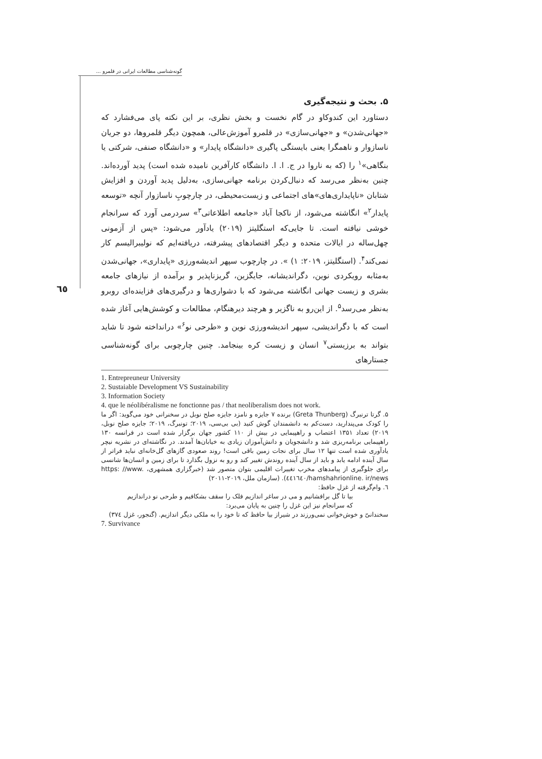گونه‌شناسی مطالعات ایرانی در قلمرو ...
٦٥
۵. بحث و نتیجه‌گیری
دستاورد این کندوکاو در گام نخست و بخش نظری، بر این نکته پای می‌فشارد که «جهانی‌شدن» و «جهانی‌سازی» در قلمرو آموزش‌عالی، همچون دیگر قلمروها، دو جریان ناسازوار و ناهمگرا یعنی بایستگی پاگیری «دانشگاه پایدار» و «دانشگاه صنفی، شرکتی یا بنگاهی»<sup>۱</sup> را (که به ناروا در ج. ا. ا. دانشگاه کارآفرین نامیده شده است) پدید آورده‌اند. چنین به‌نظر می‌رسد که دنبال‌کردن برنامه جهانی‌سازی، به‌دلیل پدید آوردن و افزایش شتابان «ناپایداری‌های»های اجتماعی و زیست‌محیطی، در چارچوبِ ناسازوار آنچه «توسعه پایدار<sup>۲</sup>» انگاشته می‌شود، از ناکجا آباد «جامعه اطلاعاتی<sup>۳</sup>» سردرمی آورد که سرانجام خوشی نیافته است. تا جایی‌که استگلیتز (۲۰۱۹) یادآور می‌شود: «پس از آزمونی چهل‌ساله در ایالات متحده و دیگر اقتصادهای پیشرفته، دریافته‌ایم که نولیبرالیسم کار نمی‌کند<sup>۴</sup>. (استگلیتز، ۲۰۱۹: ۱) ». در چارچوب سپهر اندیشه‌ورزی «پایداری»، جهانی‌شدن به‌مثابه رویکردی نوین، دگراندیشانه، جایگزین، گریزناپذیر و برآمده از نیازهای جامعه بشری و زیست جهانی انگاشته می‌شود که با دشواری‌ها و درگیری‌های فزاینده‌ای روبرو به‌نظر می‌رسد<sup>۵</sup>. از این‌رو به ناگزیر و هرچند دیرهنگام، مطالعات و کوشش‌هایی آغاز شده است که با دگراندیشی، سپهر اندیشه‌ورزی نوین و «طرحی نو<sup>۶</sup>» درانداخته شود تا شاید بتواند به برزیستی<sup>۷</sup> انسان و زیست کره بینجامد. چنین چارچوبی برای گونه‌شناسی جستارهای
1. Entrepreuneur University
2. Sustaiable Development VS Sustainability
3. Information Society
4. que le néolibéralisme ne fonctionne pas / that neoliberalism does not work.
۵. گرتا ترنبرگ (Greta Thunberg) برنده ۷ جایزه و نامزد جایزه صلح نوبل در سخنرانی خود می‌گوید: اگر ما را کودک می‌پندارید، دست‌کم به دانشمندان گوش کنید (بی بی‌سی، ۲۰۱۹؛ تونبرگ، ۲۰۱۹؛ جایزه صلح نوبل، ۲۰۱۹) تعداد ۱۳۵۱ اعتصاب و راهپیمایی در بیش از ۱۱۰ کشور جهان برگزار شده است در فرانسه ۱۳۰ راهپیمایی برنامه‌ریزی شد و دانشجویان و دانش‌آموزان زیادی به خیابان‌ها آمدند. در نگاشته‌ای در نشریه نیچر یادآوری شده است تنها ۱۲ سال برای نجات زمین باقی است! روند صعودی گازهای گل‌خانه‌ای نباید فراتر از سال آینده ادامه یابد و باید از سال آینده روندش تغییر کند و رو به نزول بگذارد تا برای زمین و انسان‌ها شانسی برای جلوگیری از پیامدهای مخرب تغییرات اقلیمی بتوان متصور شد (خبرگزاری همشهری، https: //www. hamshahrionline. ir/news/٤٤١٦٤٠). (سازمان ملل، ۲۰۱۹-۲۰۱۱)
٦. وام‌گرفته از غزل حافظ:
بیا تا گل برافشانیم و می در ساغر اندازیم فلک را سقف بشکافیم و طرحی نو دراندازیم
که سرانجام نیز این غزل را چنین به پایان می‌برد:
سخندانیّ و خوش‌خوانی نمی‌ورزند در شیراز بیا حافظ که تا خود را به ملکی دیگر اندازیم. (گنجور، غزل ۳۷٤)
7. Survivance